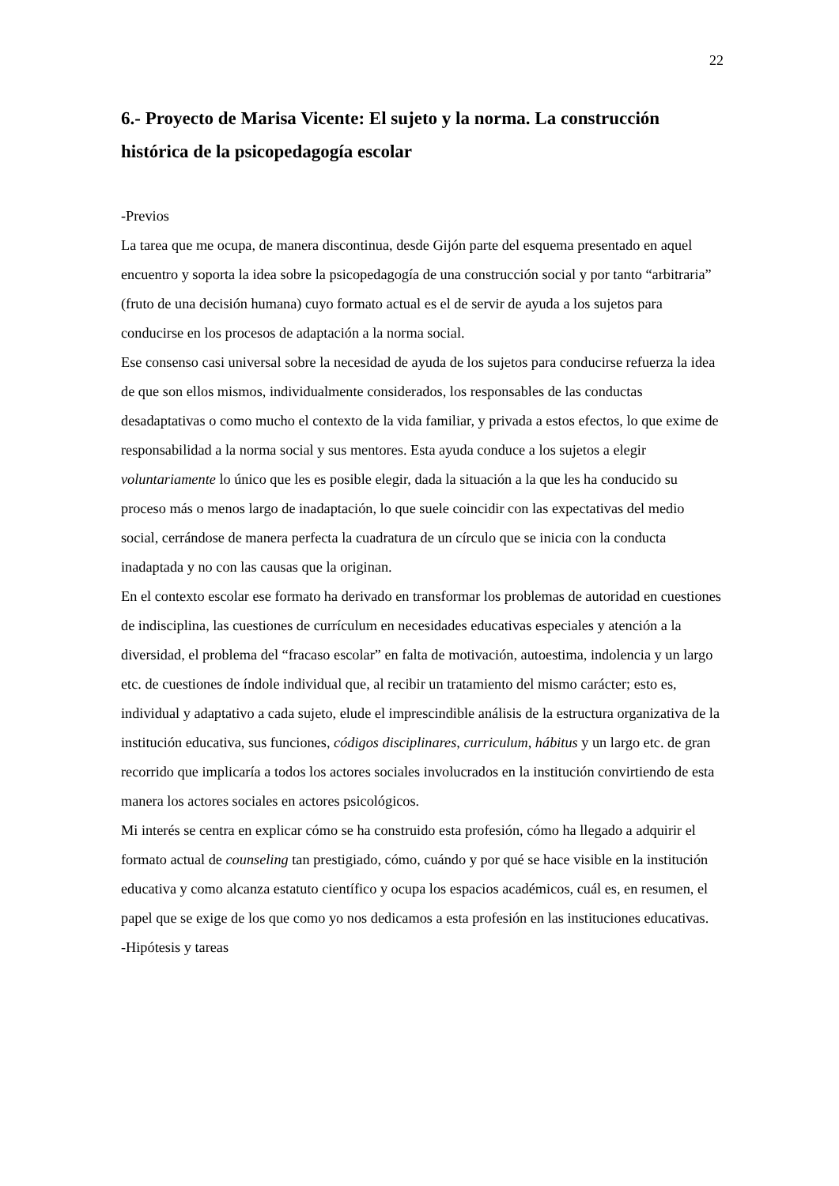22
6.- Proyecto de Marisa Vicente: El sujeto y la norma. La construcción histórica de la psicopedagogía escolar
-Previos
La tarea que me ocupa, de manera discontinua, desde Gijón parte del esquema presentado en aquel encuentro y soporta la idea sobre la psicopedagogía de una construcción social y por tanto “arbitraria” (fruto de una decisión humana) cuyo formato actual es el de servir de ayuda a los sujetos para conducirse en los procesos de adaptación a la norma social.
Ese consenso casi universal sobre la necesidad de ayuda de los sujetos para conducirse refuerza la idea de que son ellos mismos, individualmente considerados, los responsables de las conductas desadaptativas o como mucho el contexto de la vida familiar, y privada a estos efectos, lo que exime de responsabilidad a la norma social y sus mentores. Esta ayuda conduce a los sujetos a elegir voluntariamente lo único que les es posible elegir, dada la situación a la que les ha conducido su proceso más o menos largo de inadaptación, lo que suele coincidir con las expectativas del medio social, cerrándose de manera perfecta la cuadratura de un círculo que se inicia con la conducta inadaptada y no con las causas que la originan.
En el contexto escolar ese formato ha derivado en transformar los problemas de autoridad en cuestiones de indisciplina, las cuestiones de currículum en necesidades educativas especiales y atención a la diversidad, el problema del “fracaso escolar” en falta de motivación, autoestima, indolencia y un largo etc. de cuestiones de índole individual que, al recibir un tratamiento del mismo carácter; esto es, individual y adaptativo a cada sujeto, elude el imprescindible análisis de la estructura organizativa de la institución educativa, sus funciones, códigos disciplinares, curriculum, hábitus y un largo etc. de gran recorrido que implicaría a todos los actores sociales involucrados en la institución convirtiendo de esta manera los actores sociales en actores psicológicos.
Mi interés se centra en explicar cómo se ha construido esta profesión, cómo ha llegado a adquirir el formato actual de counseling tan prestigiado, cómo, cuándo y por qué se hace visible en la institución educativa y como alcanza estatuto científico y ocupa los espacios académicos, cuál es, en resumen, el papel que se exige de los que como yo nos dedicamos a esta profesión en las instituciones educativas.
-Hipótesis y tareas